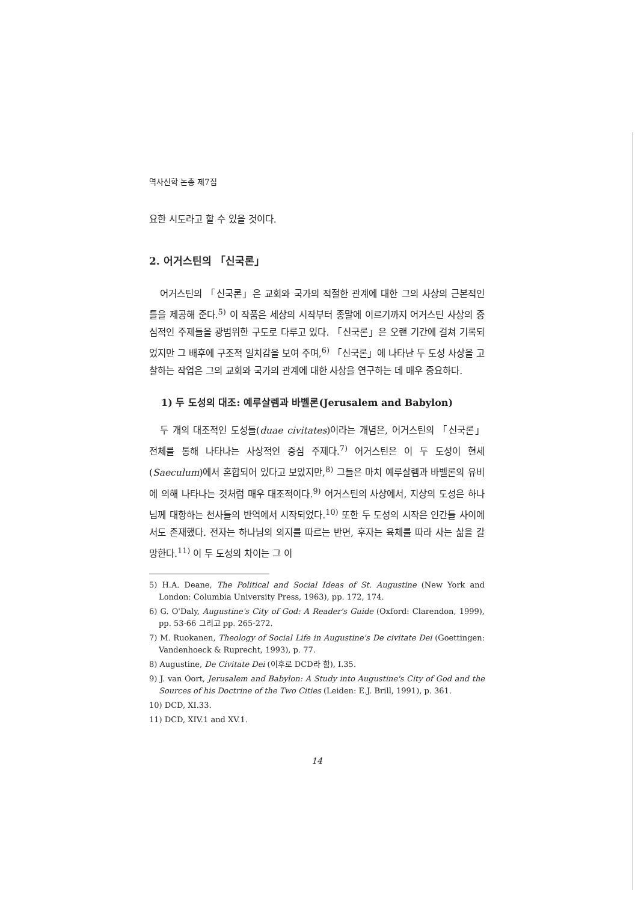역사신학 논총 제7집
요한 시도라고 할 수 있을 것이다.
2. 어거스틴의 「신국론」
어거스틴의 「신국론」은 교회와 국가의 적절한 관계에 대한 그의 사상의 근본적인 틀을 제공해 준다.<sup>5)</sup> 이 작품은 세상의 시작부터 종말에 이르기까지 어거스틴 사상의 중심적인 주제들을 광범위한 구도로 다루고 있다. 「신국론」은 오랜 기간에 걸쳐 기록되었지만 그 배후에 구조적 일치감을 보여 주며,<sup>6)</sup> 「신국론」에 나타난 두 도성 사상을 고찰하는 작업은 그의 교회와 국가의 관계에 대한 사상을 연구하는 데 매우 중요하다.
1) 두 도성의 대조: 예루살렘과 바벨론(Jerusalem and Babylon)
두 개의 대조적인 도성들(duae civitates)이라는 개념은, 어거스틴의 「신국론」 전체를 통해 나타나는 사상적인 중심 주제다.<sup>7)</sup> 어거스틴은 이 두 도성이 현세(Saeculum)에서 혼합되어 있다고 보았지만,<sup>8)</sup> 그들은 마치 예루살렘과 바벨론의 유비에 의해 나타나는 것처럼 매우 대조적이다.<sup>9)</sup> 어거스틴의 사상에서, 지상의 도성은 하나님께 대항하는 천사들의 반역에서 시작되었다.<sup>10)</sup> 또한 두 도성의 시작은 인간들 사이에서도 존재했다. 전자는 하나님의 의지를 따르는 반면, 후자는 육체를 따라 사는 삶을 갈망한다.<sup>11)</sup> 이 두 도성의 차이는 그 이
5) H.A. Deane, The Political and Social Ideas of St. Augustine (New York and London: Columbia University Press, 1963), pp. 172, 174.
6) G. O'Daly, Augustine's City of God: A Reader's Guide (Oxford: Clarendon, 1999), pp. 53-66 그리고 pp. 265-272.
7) M. Ruokanen, Theology of Social Life in Augustine's De civitate Dei (Goettingen: Vandenhoeck & Ruprecht, 1993), p. 77.
8) Augustine, De Civitate Dei (이후로 DCD라 함), I.35.
9) J. van Oort, Jerusalem and Babylon: A Study into Augustine's City of God and the Sources of his Doctrine of the Two Cities (Leiden: E.J. Brill, 1991), p. 361.
10) DCD, XI.33.
11) DCD, XIV.1 and XV.1.
14